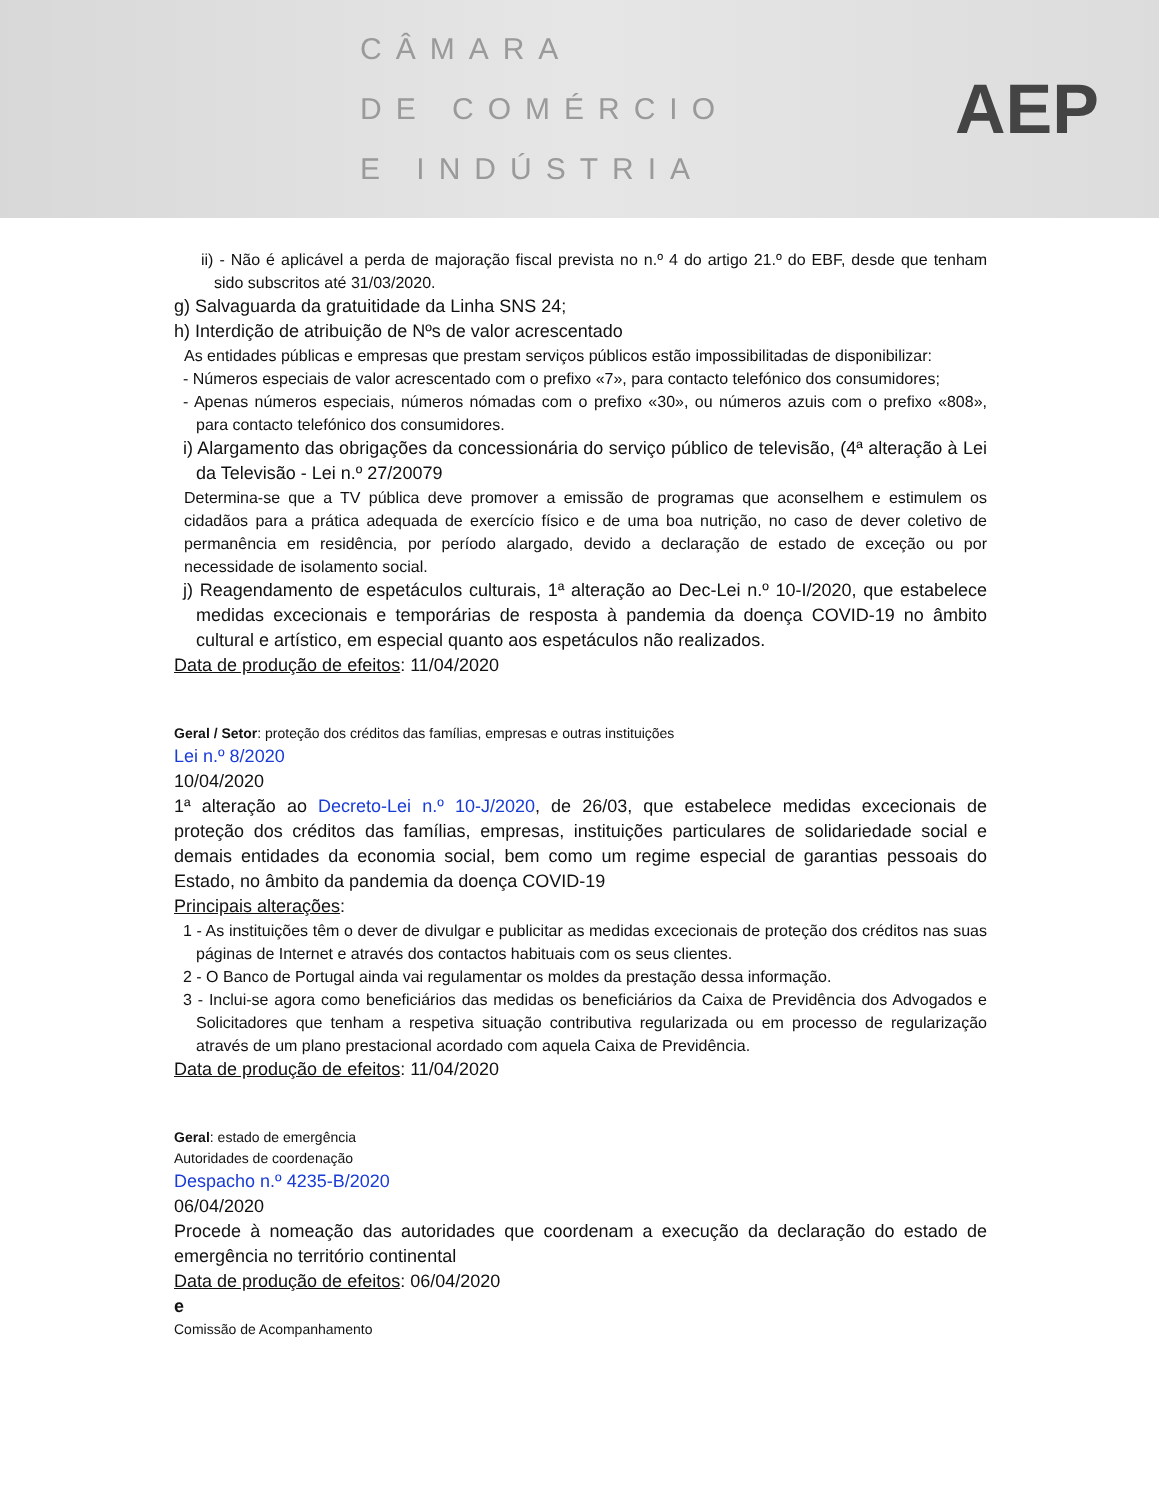CÂMARA
DE COMÉRCIO
E INDÚSTRIA
AEP
ii) - Não é aplicável a perda de majoração fiscal prevista no n.º 4 do artigo 21.º do EBF, desde que tenham sido subscritos até 31/03/2020.
g) Salvaguarda da gratuitidade da Linha SNS 24;
h) Interdição de atribuição de Nºs de valor acrescentado
As entidades públicas e empresas que prestam serviços públicos estão impossibilitadas de disponibilizar:
- Números especiais de valor acrescentado com o prefixo «7», para contacto telefónico dos consumidores;
- Apenas números especiais, números nómadas com o prefixo «30», ou números azuis com o prefixo «808», para contacto telefónico dos consumidores.
i) Alargamento das obrigações da concessionária do serviço público de televisão, (4ª alteração à Lei da Televisão - Lei n.º 27/20079
Determina-se que a TV pública deve promover a emissão de programas que aconselhem e estimulem os cidadãos para a prática adequada de exercício físico e de uma boa nutrição, no caso de dever coletivo de permanência em residência, por período alargado, devido a declaração de estado de exceção ou por necessidade de isolamento social.
j) Reagendamento de espetáculos culturais, 1ª alteração ao Dec-Lei n.º 10-I/2020, que estabelece medidas excecionais e temporárias de resposta à pandemia da doença COVID-19 no âmbito cultural e artístico, em especial quanto aos espetáculos não realizados.
Data de produção de efeitos: 11/04/2020
Geral / Setor: proteção dos créditos das famílias, empresas e outras instituições
Lei n.º 8/2020
10/04/2020
1ª alteração ao Decreto-Lei n.º 10-J/2020, de 26/03, que estabelece medidas excecionais de proteção dos créditos das famílias, empresas, instituições particulares de solidariedade social e demais entidades da economia social, bem como um regime especial de garantias pessoais do Estado, no âmbito da pandemia da doença COVID-19
Principais alterações:
1 - As instituições têm o dever de divulgar e publicitar as medidas excecionais de proteção dos créditos nas suas páginas de Internet e através dos contactos habituais com os seus clientes.
2 - O Banco de Portugal ainda vai regulamentar os moldes da prestação dessa informação.
3 - Inclui-se agora como beneficiários das medidas os beneficiários da Caixa de Previdência dos Advogados e Solicitadores que tenham a respetiva situação contributiva regularizada ou em processo de regularização através de um plano prestacional acordado com aquela Caixa de Previdência.
Data de produção de efeitos: 11/04/2020
Geral: estado de emergência
Autoridades de coordenação
Despacho n.º 4235-B/2020
06/04/2020
Procede à nomeação das autoridades que coordenam a execução da declaração do estado de emergência no território continental
Data de produção de efeitos: 06/04/2020
e
Comissão de Acompanhamento